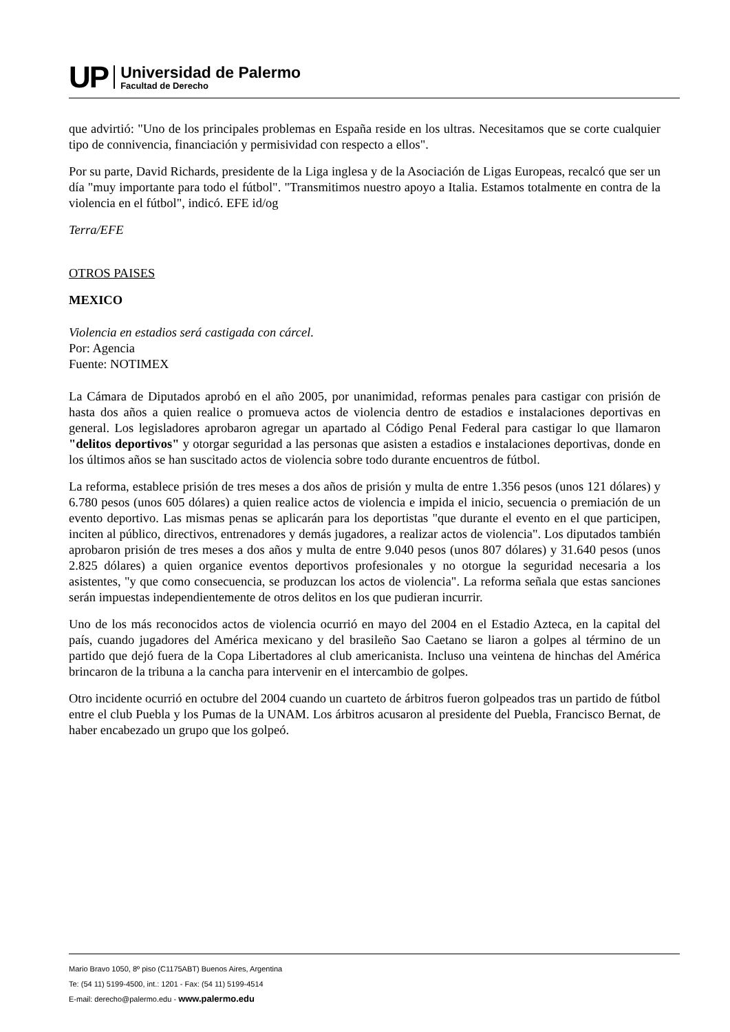UP
Universidad de Palermo
Facultad de Derecho
que advirtió: "Uno de los principales problemas en España reside en los ultras. Necesitamos que se corte cualquier tipo de connivencia, financiación y permisividad con respecto a ellos".
Por su parte, David Richards, presidente de la Liga inglesa y de la Asociación de Ligas Europeas, recalcó que ser un día "muy importante para todo el fútbol". "Transmitimos nuestro apoyo a Italia. Estamos totalmente en contra de la violencia en el fútbol", indicó. EFE id/og
Terra/EFE
OTROS PAISES
MEXICO
Violencia en estadios será castigada con cárcel.
Por: Agencia
Fuente: NOTIMEX
La Cámara de Diputados aprobó en el año 2005, por unanimidad, reformas penales para castigar con prisión de hasta dos años a quien realice o promueva actos de violencia dentro de estadios e instalaciones deportivas en general. Los legisladores aprobaron agregar un apartado al Código Penal Federal para castigar lo que llamaron "delitos deportivos" y otorgar seguridad a las personas que asisten a estadios e instalaciones deportivas, donde en los últimos años se han suscitado actos de violencia sobre todo durante encuentros de fútbol.
La reforma, establece prisión de tres meses a dos años de prisión y multa de entre 1.356 pesos (unos 121 dólares) y 6.780 pesos (unos 605 dólares) a quien realice actos de violencia e impida el inicio, secuencia o premiación de un evento deportivo. Las mismas penas se aplicarán para los deportistas "que durante el evento en el que participen, inciten al público, directivos, entrenadores y demás jugadores, a realizar actos de violencia". Los diputados también aprobaron prisión de tres meses a dos años y multa de entre 9.040 pesos (unos 807 dólares) y 31.640 pesos (unos 2.825 dólares) a quien organice eventos deportivos profesionales y no otorgue la seguridad necesaria a los asistentes, "y que como consecuencia, se produzcan los actos de violencia". La reforma señala que estas sanciones serán impuestas independientemente de otros delitos en los que pudieran incurrir.
Uno de los más reconocidos actos de violencia ocurrió en mayo del 2004 en el Estadio Azteca, en la capital del país, cuando jugadores del América mexicano y del brasileño Sao Caetano se liaron a golpes al término de un partido que dejó fuera de la Copa Libertadores al club americanista. Incluso una veintena de hinchas del América brincaron de la tribuna a la cancha para intervenir en el intercambio de golpes.
Otro incidente ocurrió en octubre del 2004 cuando un cuarteto de árbitros fueron golpeados tras un partido de fútbol entre el club Puebla y los Pumas de la UNAM. Los árbitros acusaron al presidente del Puebla, Francisco Bernat, de haber encabezado un grupo que los golpeó.
Mario Bravo 1050, 8º piso (C1175ABT) Buenos Aires, Argentina
Te: (54 11) 5199-4500, int.: 1201 - Fax: (54 11) 5199-4514
E-mail: derecho@palermo.edu - www.palermo.edu